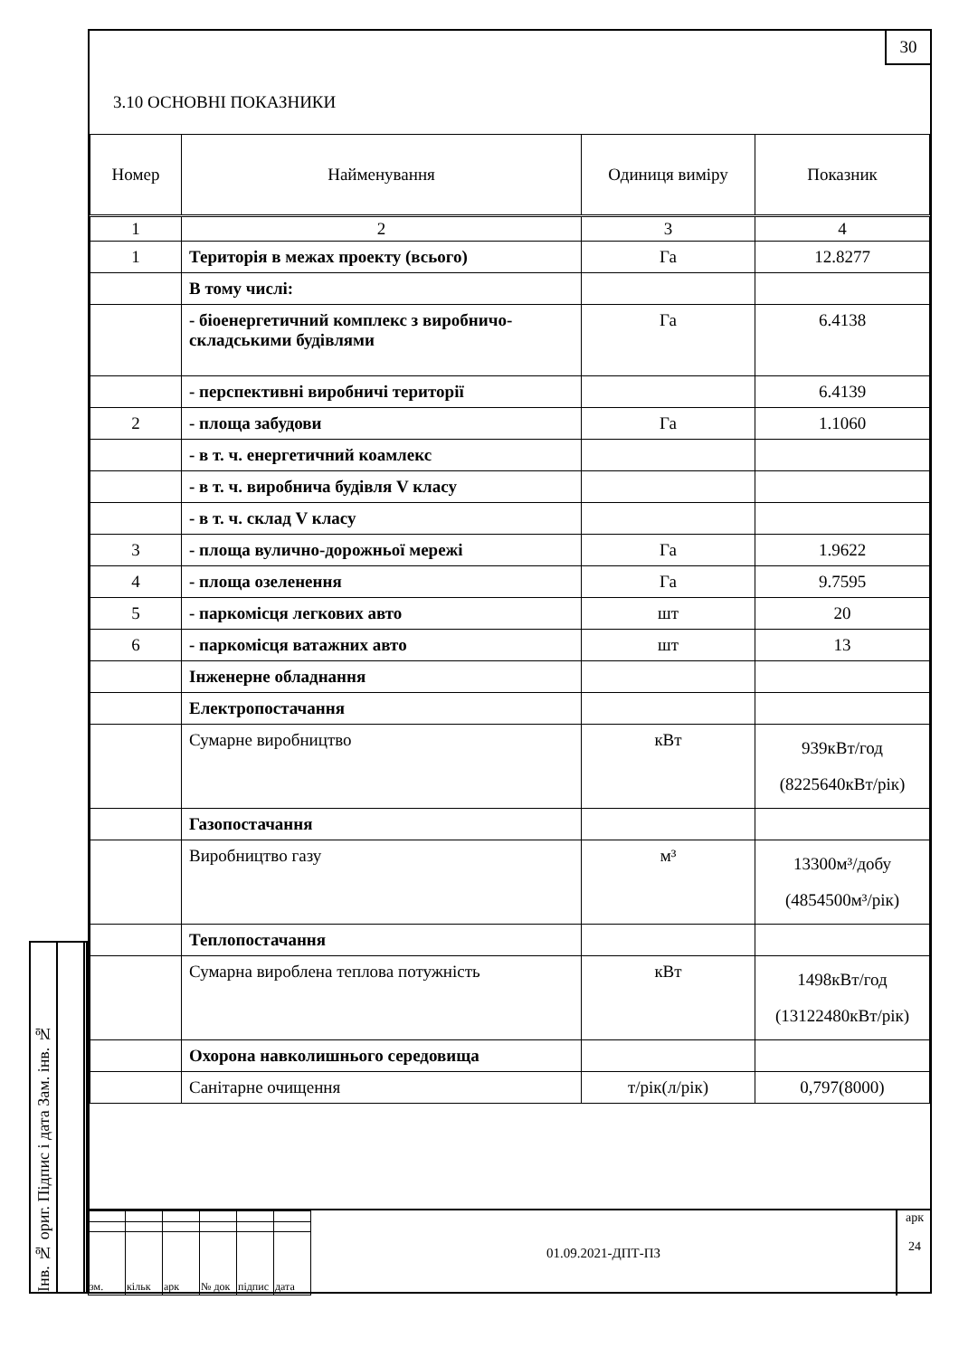30
3.10 ОСНОВНІ ПОКАЗНИКИ
| Номер | Найменування | Одиниця виміру | Показник |
| --- | --- | --- | --- |
| 1 | 2 | 3 | 4 |
| 1 | Територія в межах проекту (всього) | Га | 12.8277 |
| | В тому числі: | | |
| | - біоенергетичний комплекс з виробничо-складськими будівлями | Га | 6.4138 |
| | - перспективні виробничі території | | 6.4139 |
| 2 | - площа забудови | Га | 1.1060 |
| | - в т. ч. енергетичний коамлекс | | |
| | - в т. ч. виробнича будівля V класу | | |
| | - в т. ч. склад V класу | | |
| 3 | - площа вулично-дорожньої мережі | Га | 1.9622 |
| 4 | - площа озеленення | Га | 9.7595 |
| 5 | - паркомісця легкових авто | шт | 20 |
| 6 | - паркомісця ватажних авто | шт | 13 |
| | Інженерне обладнання | | |
| | Електропостачання | | |
| | Сумарне виробництво | кВт | 939кВт/год (8225640кВт/рік) |
| | Газопостачання | | |
| | Виробництво газу | м³ | 13300м³/добу (4854500м³/рік) |
| | Теплопостачання | | |
| | Сумарна вироблена теплова потужність | кВт | 1498кВт/год (13122480кВт/рік) |
| | Охорона навколишнього середовища | | |
| | Санітарне очищення | т/рік(л/рік) | 0,797(8000) |
Інв. № ориг. Підпис і дата Зам. інв. №
| зм. | кільк | арк | № док | підпис | дата |
01.09.2021-ДПТ-ПЗ
арк
24